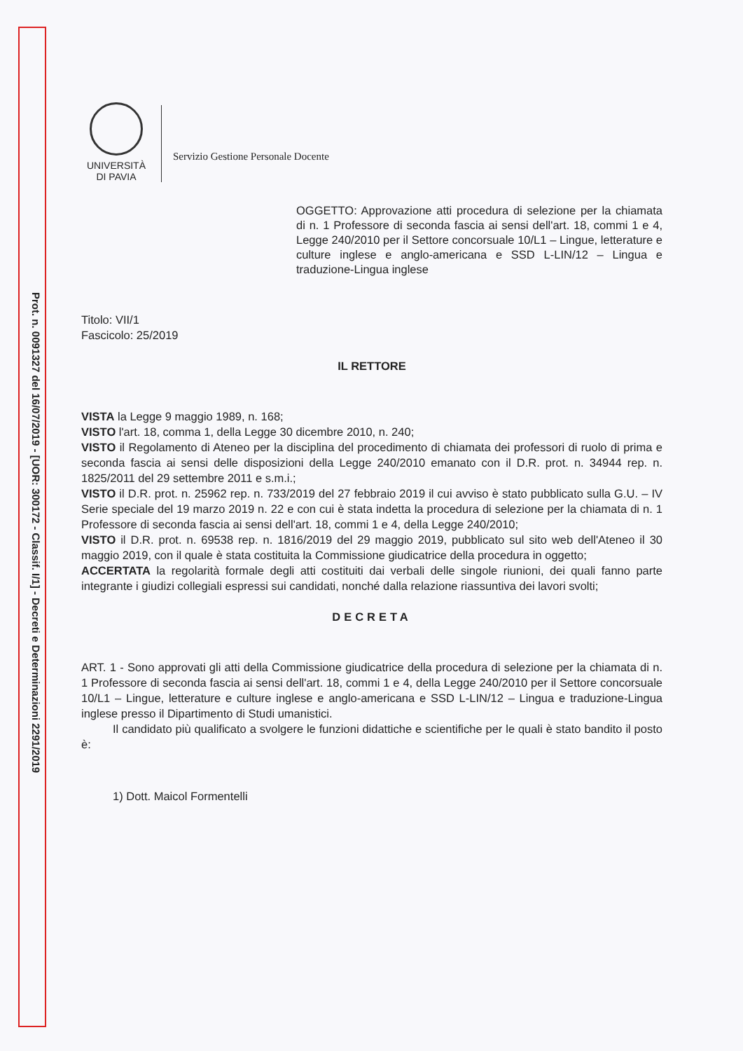Prot. n. 0091327 del 16/07/2019 - [UOR: 300172 - Classif. I/1] - Decreti e Determinazioni 2291/2019
UNIVERSITÀ
DI PAVIA
Servizio Gestione Personale Docente
OGGETTO: Approvazione atti procedura di selezione per la chiamata di n. 1 Professore di seconda fascia ai sensi dell'art. 18, commi 1 e 4, Legge 240/2010 per il Settore concorsuale 10/L1 – Lingue, letterature e culture inglese e anglo-americana e SSD L-LIN/12 – Lingua e traduzione-Lingua inglese
Titolo: VII/1
Fascicolo: 25/2019
IL RETTORE
VISTA la Legge 9 maggio 1989, n. 168;
VISTO l'art. 18, comma 1, della Legge 30 dicembre 2010, n. 240;
VISTO il Regolamento di Ateneo per la disciplina del procedimento di chiamata dei professori di ruolo di prima e seconda fascia ai sensi delle disposizioni della Legge 240/2010 emanato con il D.R. prot. n. 34944 rep. n. 1825/2011 del 29 settembre 2011 e s.m.i.;
VISTO il D.R. prot. n. 25962 rep. n. 733/2019 del 27 febbraio 2019 il cui avviso è stato pubblicato sulla G.U. – IV Serie speciale del 19 marzo 2019 n. 22 e con cui è stata indetta la procedura di selezione per la chiamata di n. 1 Professore di seconda fascia ai sensi dell'art. 18, commi 1 e 4, della Legge 240/2010;
VISTO il D.R. prot. n. 69538 rep. n. 1816/2019 del 29 maggio 2019, pubblicato sul sito web dell'Ateneo il 30 maggio 2019, con il quale è stata costituita la Commissione giudicatrice della procedura in oggetto;
ACCERTATA la regolarità formale degli atti costituiti dai verbali delle singole riunioni, dei quali fanno parte integrante i giudizi collegiali espressi sui candidati, nonché dalla relazione riassuntiva dei lavori svolti;
DECRETA
ART. 1 - Sono approvati gli atti della Commissione giudicatrice della procedura di selezione per la chiamata di n. 1 Professore di seconda fascia ai sensi dell'art. 18, commi 1 e 4, della Legge 240/2010 per il Settore concorsuale 10/L1 – Lingue, letterature e culture inglese e anglo-americana e SSD L-LIN/12 – Lingua e traduzione-Lingua inglese presso il Dipartimento di Studi umanistici.
Il candidato più qualificato a svolgere le funzioni didattiche e scientifiche per le quali è stato bandito il posto è:
1) Dott. Maicol Formentelli